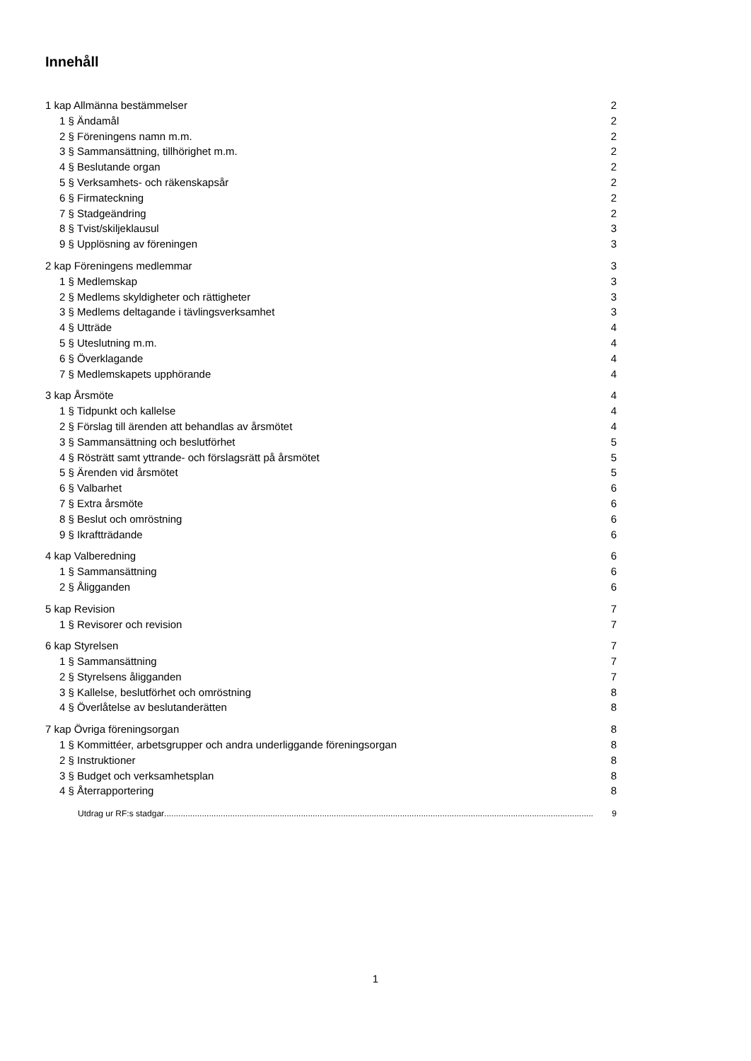Innehåll
1 kap Allmänna bestämmelser 2
1 § Ändamål 2
2 § Föreningens namn m.m. 2
3 § Sammansättning, tillhörighet m.m. 2
4 § Beslutande organ 2
5 § Verksamhets- och räkenskapsår 2
6 § Firmateckning 2
7 § Stadgeändring 2
8 § Tvist/skiljeklausul 3
9 § Upplösning av föreningen 3
2 kap Föreningens medlemmar 3
1 § Medlemskap 3
2 § Medlems skyldigheter och rättigheter 3
3 § Medlems deltagande i tävlingsverksamhet 3
4 § Utträde 4
5 § Uteslutning m.m. 4
6 § Överklagande 4
7 § Medlemskapets upphörande 4
3 kap Årsmöte 4
1 § Tidpunkt och kallelse 4
2 § Förslag till ärenden att behandlas av årsmötet 4
3 § Sammansättning och beslutförhet 5
4 § Rösträtt samt yttrande- och förslagsrätt på årsmötet 5
5 § Ärenden vid årsmötet 5
6 § Valbarhet 6
7 § Extra årsmöte 6
8 § Beslut och omröstning 6
9 § Ikraftträdande 6
4 kap Valberedning 6
1 § Sammansättning 6
2 § Åligganden 6
5 kap Revision 7
1 § Revisorer och revision 7
6 kap Styrelsen 7
1 § Sammansättning 7
2 § Styrelsens åligganden 7
3 § Kallelse, beslutförhet och omröstning 8
4 § Överlåtelse av beslutanderätten 8
7 kap Övriga föreningsorgan 8
1 § Kommittéer, arbetsgrupper och andra underliggande föreningsorgan 8
2 § Instruktioner 8
3 § Budget och verksamhetsplan 8
4 § Återrapportering 8
Utdrag ur RF:s stadgar...................................................................................................................................................................................... 9
1